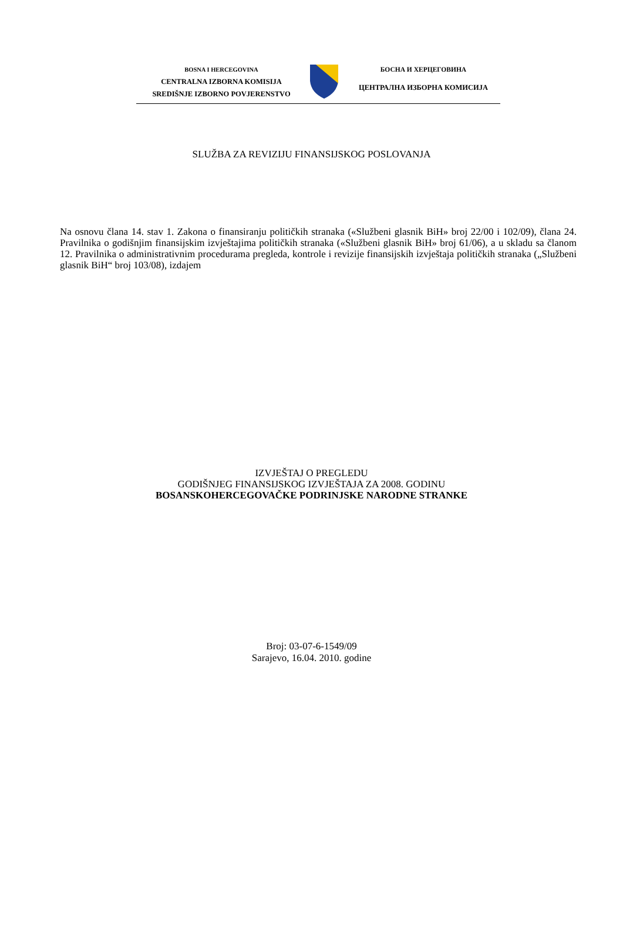BOSNA I HERCEGOVINA
CENTRALNA IZBORNA KOMISIJA
SREDIŠNJE IZBORNO POVJERENSTVO
БОСНА И ХЕРЦЕГОВИНА
ЦЕНТРАЛНА ИЗБОРНА КОМИСИЈА
SLUŽBA ZA REVIZIJU FINANSIJSKOG POSLOVANJA
Na osnovu člana 14. stav 1. Zakona o finansiranju političkih stranaka («Službeni glasnik BiH» broj 22/00 i 102/09), člana 24. Pravilnika o godišnjim finansijskim izvještajima političkih stranaka («Službeni glasnik BiH» broj 61/06), a u skladu sa članom 12. Pravilnika o administrativnim procedurama pregleda, kontrole i revizije finansijskih izvještaja političkih stranaka („Službeni glasnik BiH“ broj 103/08), izdajem
IZVJEŠTAJ O PREGLEDU
GODIŠNJEG FINANSIJSKOG IZVJEŠTAJA ZA 2008. GODINU
BOSANSKOHERCEGOVAČKE PODRINJSKE NARODNE STRANKE
Broj: 03-07-6-1549/09
Sarajevo, 16.04. 2010. godine